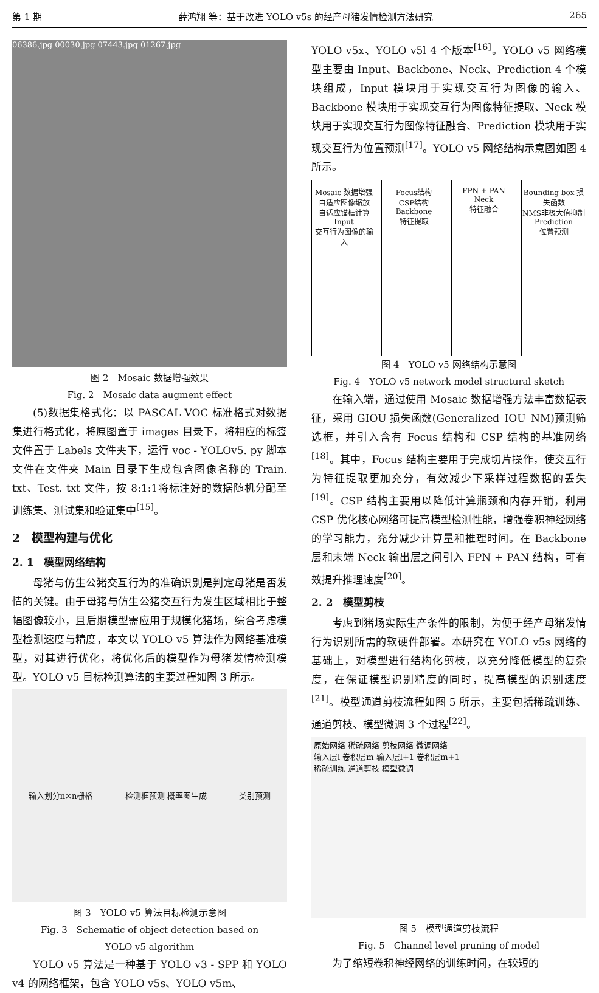第 1 期 薛鸿翔 等：基于改进 YOLO v5s 的经产母猪发情检测方法研究 265
06386.jpg 00030.jpg 07443.jpg 01267.jpg
图 2　Mosaic 数据增强效果
Fig. 2　Mosaic data augment effect
(5)数据集格式化：以 PASCAL VOC 标准格式对数据集进行格式化，将原图置于 images 目录下，将相应的标签文件置于 Labels 文件夹下，运行 voc - YOLOv5. py 脚本文件在文件夹 Main 目录下生成包含图像名称的 Train. txt、Test. txt 文件，按 8:1:1将标注好的数据随机分配至训练集、测试集和验证集中<sup>[15]</sup>。
2　模型构建与优化
2. 1　模型网络结构
母猪与仿生公猪交互行为的准确识别是判定母猪是否发情的关键。由于母猪与仿生公猪交互行为发生区域相比于整幅图像较小，且后期模型需应用于规模化猪场，综合考虑模型检测速度与精度，本文以 YOLO v5 算法作为网络基准模型，对其进行优化，将优化后的模型作为母猪发情检测模型。YOLO v5 目标检测算法的主要过程如图 3 所示。
输入划分n×n栅格 检测框预测 概率图生成 类别预测
图 3　YOLO v5 算法目标检测示意图
Fig. 3　Schematic of object detection based on
YOLO v5 algorithm
YOLO v5 算法是一种基于 YOLO v3 - SPP 和 YOLO v4 的网络框架，包含 YOLO v5s、YOLO v5m、
YOLO v5x、YOLO v5l 4 个版本<sup>[16]</sup>。YOLO v5 网络模型主要由 Input、Backbone、Neck、Prediction 4 个模块组成，Input 模块用于实现交互行为图像的输入、Backbone 模块用于实现交互行为图像特征提取、Neck 模块用于实现交互行为图像特征融合、Prediction 模块用于实现交互行为位置预测<sup>[17]</sup>。YOLO v5 网络结构示意图如图 4 所示。
Mosaic 数据增强
自适应图像缩放
自适应锚框计算
Input
交互行为图像的输入
Focus结构
CSP结构
Backbone
特征提取
FPN + PAN
Neck
特征融合
Bounding box 损失函数
NMS非极大值抑制
Prediction
位置预测
图 4　YOLO v5 网络结构示意图
Fig. 4　YOLO v5 network model structural sketch
在输入端，通过使用 Mosaic 数据增强方法丰富数据表征，采用 GIOU 损失函数(Generalized_IOU_NM)预测筛选框，并引入含有 Focus 结构和 CSP 结构的基准网络<sup>[18]</sup>。其中，Focus 结构主要用于完成切片操作，使交互行为特征提取更加充分，有效减少下采样过程数据的丢失<sup>[19]</sup>。CSP 结构主要用以降低计算瓶颈和内存开销，利用 CSP 优化核心网络可提高模型检测性能，增强卷积神经网络的学习能力，充分减少计算量和推理时间。在 Backbone 层和末端 Neck 输出层之间引入 FPN + PAN 结构，可有效提升推理速度<sup>[20]</sup>。
2. 2　模型剪枝
考虑到猪场实际生产条件的限制，为便于经产母猪发情行为识别所需的软硬件部署。本研究在 YOLO v5s 网络的基础上，对模型进行结构化剪枝，以充分降低模型的复杂度，在保证模型识别精度的同时，提高模型的识别速度<sup>[21]</sup>。模型通道剪枝流程如图 5 所示，主要包括稀疏训练、通道剪枝、模型微调 3 个过程<sup>[22]</sup>。
原始网络 稀疏网络 剪枝网络 微调网络
输入层l 卷积层m 输入层l+1 卷积层m+1
稀疏训练 通道剪枝 模型微调
图 5　模型通道剪枝流程
Fig. 5　Channel level pruning of model
为了缩短卷积神经网络的训练时间，在较短的